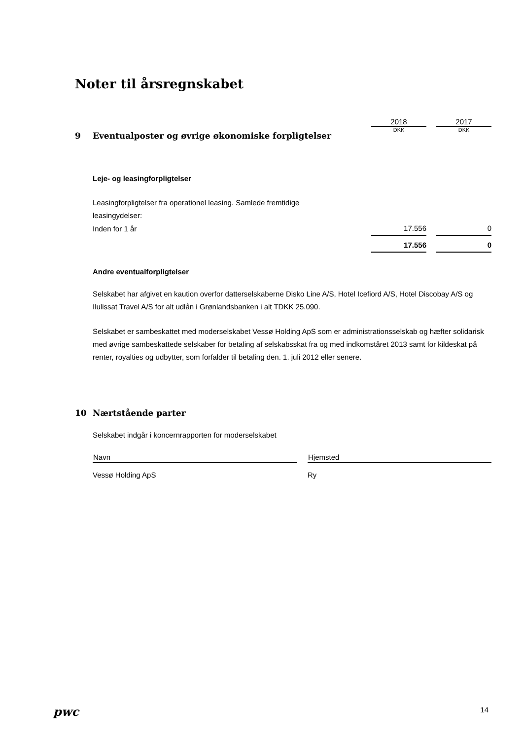Noter til årsregnskabet
2018 2017
DKK DKK
9 Eventualposter og øvrige økonomiske forpligtelser
Leje- og leasingforpligtelser
Leasingforpligtelser fra operationel leasing. Samlede fremtidige
leasingydelser:
| Inden for 1 år | 17.556 | | 0 |
| | 17.556 | | 0 |
Andre eventualforpligtelser
Selskabet har afgivet en kaution overfor datterselskaberne Disko Line A/S, Hotel Icefiord A/S, Hotel Discobay A/S og Ilulissat Travel A/S for alt udlån i Grønlandsbanken i alt TDKK 25.090.
Selskabet er sambeskattet med moderselskabet Vessø Holding ApS som er administrationsselskab og hæfter solidarisk med øvrige sambeskattede selskaber for betaling af selskabsskat fra og med indkomståret 2013 samt for kildeskat på renter, royalties og udbytter, som forfalder til betaling den. 1. juli 2012 eller senere.
10 Nærtstående parter
Selskabet indgår i koncernrapporten for moderselskabet
| Navn | | Hjemsted |
| --- | --- | --- |
| Vessø Holding ApS | | Ry |
pwc 14